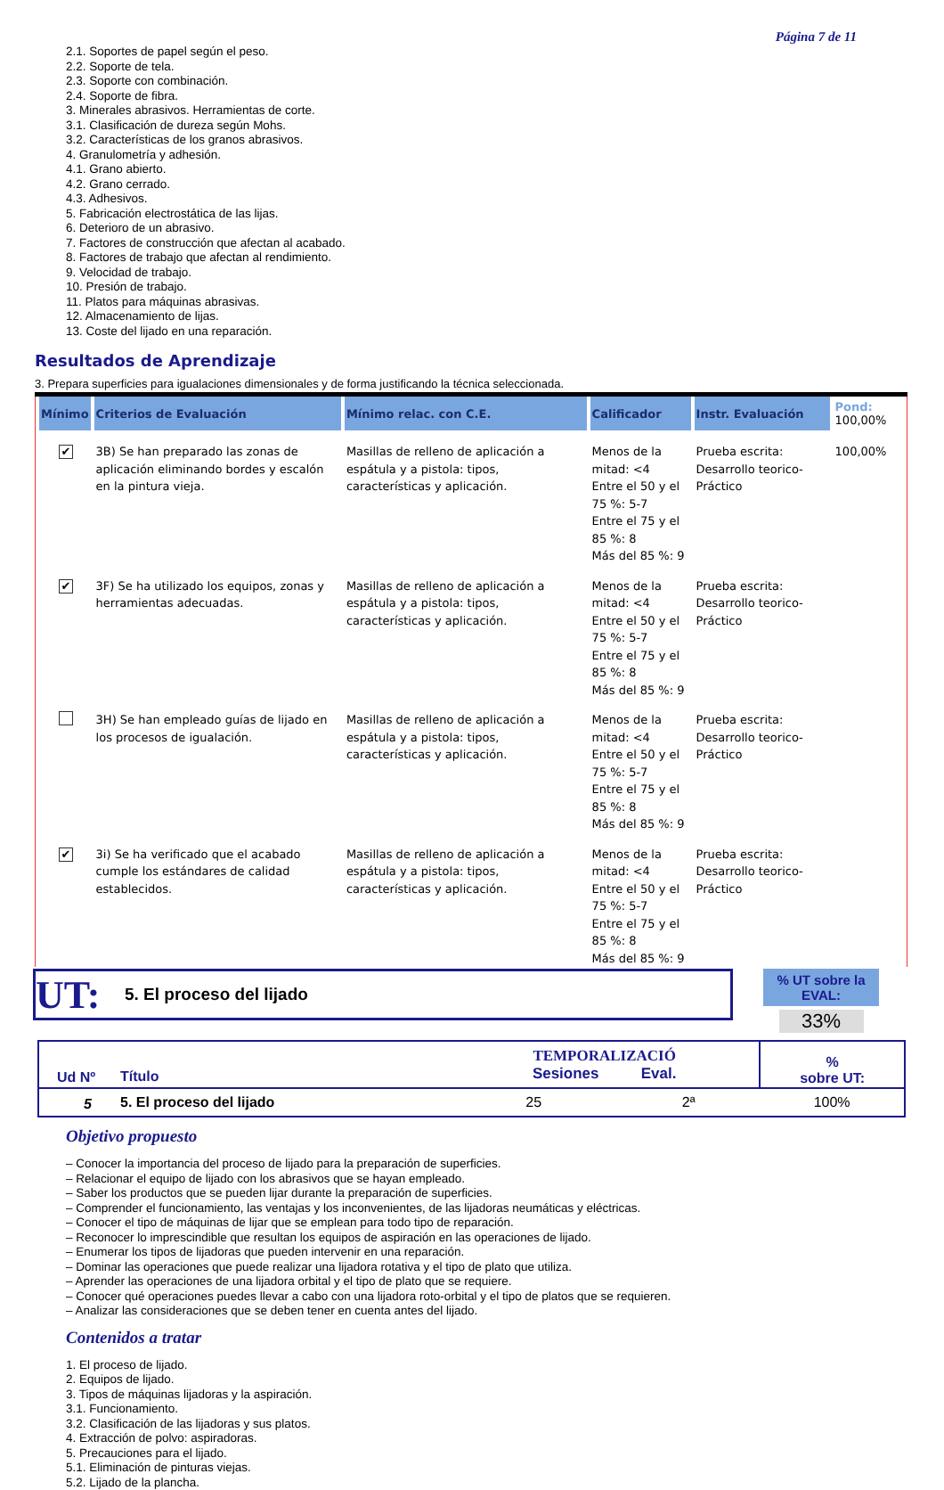Página 7 de 11
2.1. Soportes de papel según el peso.
2.2. Soporte de tela.
2.3. Soporte con combinación.
2.4. Soporte de fibra.
3. Minerales abrasivos. Herramientas de corte.
3.1. Clasificación de dureza según Mohs.
3.2. Características de los granos abrasivos.
4. Granulometría y adhesión.
4.1. Grano abierto.
4.2. Grano cerrado.
4.3. Adhesivos.
5. Fabricación electrostática de las lijas.
6. Deterioro de un abrasivo.
7. Factores de construcción que afectan al acabado.
8. Factores de trabajo que afectan al rendimiento.
9. Velocidad de trabajo.
10. Presión de trabajo.
11. Platos para máquinas abrasivas.
12. Almacenamiento de lijas.
13. Coste del lijado en una reparación.
Resultados de Aprendizaje
3. Prepara superficies para igualaciones dimensionales y de forma justificando la técnica seleccionada.
| Mínimo | Criterios de Evaluación | Mínimo relac. con C.E. | Calificador | Instr. Evaluación | Pond: 100,00% |
| --- | --- | --- | --- | --- | --- |
| ✔ | 3B) Se han preparado las zonas de aplicación eliminando bordes y escalón en la pintura vieja. | Masillas de relleno de aplicación a espátula y a pistola: tipos, características y aplicación. | Menos de la mitad: <4 Entre el 50 y el 75 %: 5-7 Entre el 75 y el 85 %: 8 Más del 85 %: 9 | Prueba escrita: Desarrollo teorico-Práctico | 100,00% |
| ✔ | 3F) Se ha utilizado los equipos, zonas y herramientas adecuadas. | Masillas de relleno de aplicación a espátula y a pistola: tipos, características y aplicación. | Menos de la mitad: <4 Entre el 50 y el 75 %: 5-7 Entre el 75 y el 85 %: 8 Más del 85 %: 9 | Prueba escrita: Desarrollo teorico-Práctico | |
| | 3H) Se han empleado guías de lijado en los procesos de igualación. | Masillas de relleno de aplicación a espátula y a pistola: tipos, características y aplicación. | Menos de la mitad: <4 Entre el 50 y el 75 %: 5-7 Entre el 75 y el 85 %: 8 Más del 85 %: 9 | Prueba escrita: Desarrollo teorico-Práctico | |
| ✔ | 3i) Se ha verificado que el acabado cumple los estándares de calidad establecidos. | Masillas de relleno de aplicación a espátula y a pistola: tipos, características y aplicación. | Menos de la mitad: <4 Entre el 50 y el 75 %: 5-7 Entre el 75 y el 85 %: 8 Más del 85 %: 9 | Prueba escrita: Desarrollo teorico-Práctico | |
UT: 5. El proceso del lijado
% UT sobre la EVAL:
33%
| Ud Nº | Título | TEMPORALIZACIÓ Sesiones Eval. | | % sobre UT: |
| 5 | 5. El proceso del lijado | 25 | 2ª | 100% |
Objetivo propuesto
– Conocer la importancia del proceso de lijado para la preparación de superficies.
– Relacionar el equipo de lijado con los abrasivos que se hayan empleado.
– Saber los productos que se pueden lijar durante la preparación de superficies.
– Comprender el funcionamiento, las ventajas y los inconvenientes, de las lijadoras neumáticas y eléctricas.
– Conocer el tipo de máquinas de lijar que se emplean para todo tipo de reparación.
– Reconocer lo imprescindible que resultan los equipos de aspiración en las operaciones de lijado.
– Enumerar los tipos de lijadoras que pueden intervenir en una reparación.
– Dominar las operaciones que puede realizar una lijadora rotativa y el tipo de plato que utiliza.
– Aprender las operaciones de una lijadora orbital y el tipo de plato que se requiere.
– Conocer qué operaciones puedes llevar a cabo con una lijadora roto-orbital y el tipo de platos que se requieren.
– Analizar las consideraciones que se deben tener en cuenta antes del lijado.
Contenidos a tratar
1. El proceso de lijado.
2. Equipos de lijado.
3. Tipos de máquinas lijadoras y la aspiración.
3.1. Funcionamiento.
3.2. Clasificación de las lijadoras y sus platos.
4. Extracción de polvo: aspiradoras.
5. Precauciones para el lijado.
5.1. Eliminación de pinturas viejas.
5.2. Lijado de la plancha.